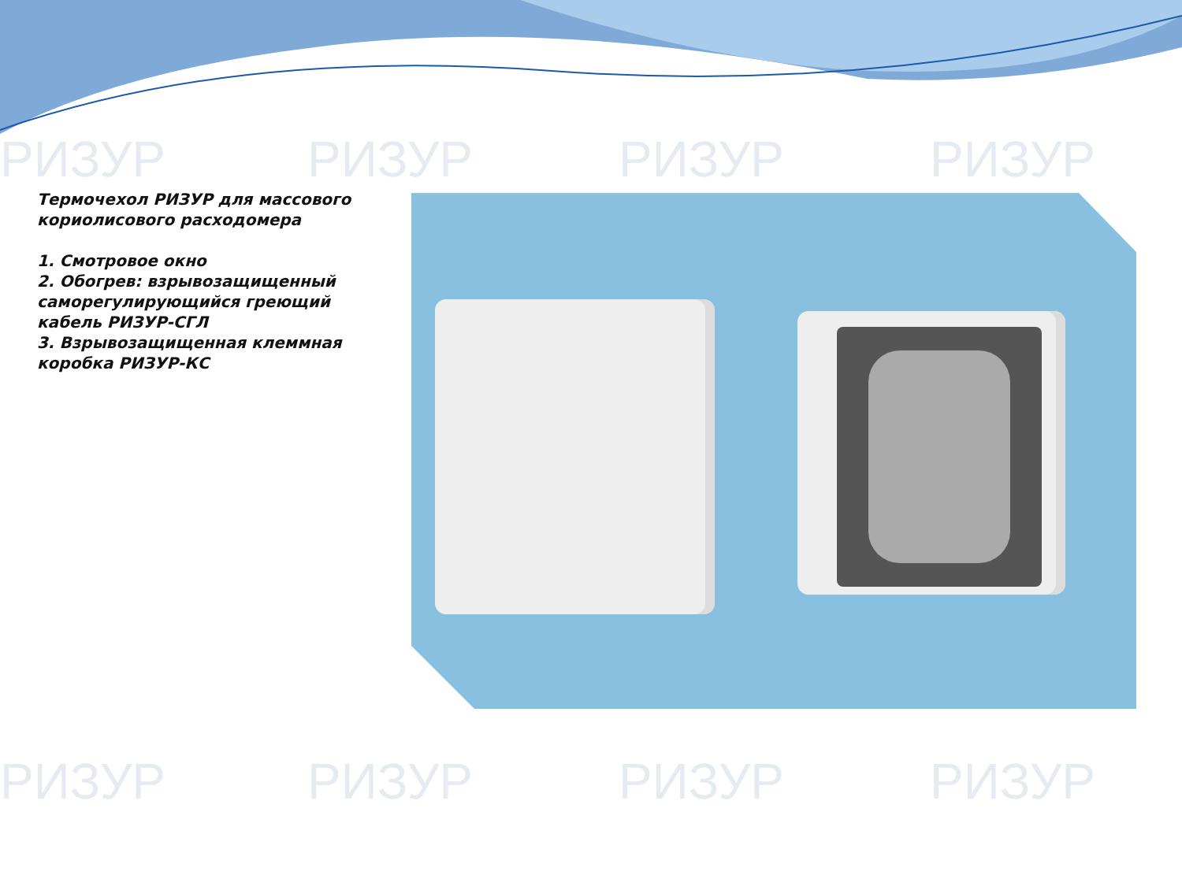РИЗУР РИЗУР РИЗУР РИЗУР
РИЗУР РИЗУР РИЗУР РИЗУР
Термочехол РИЗУР для массового кориолисового расходомера
1. Смотровое окно
2. Обогрев: взрывозащищенный саморегулирующийся греющий кабель РИЗУР-СГЛ
3. Взрывозащищенная клеммная коробка РИЗУР-КС